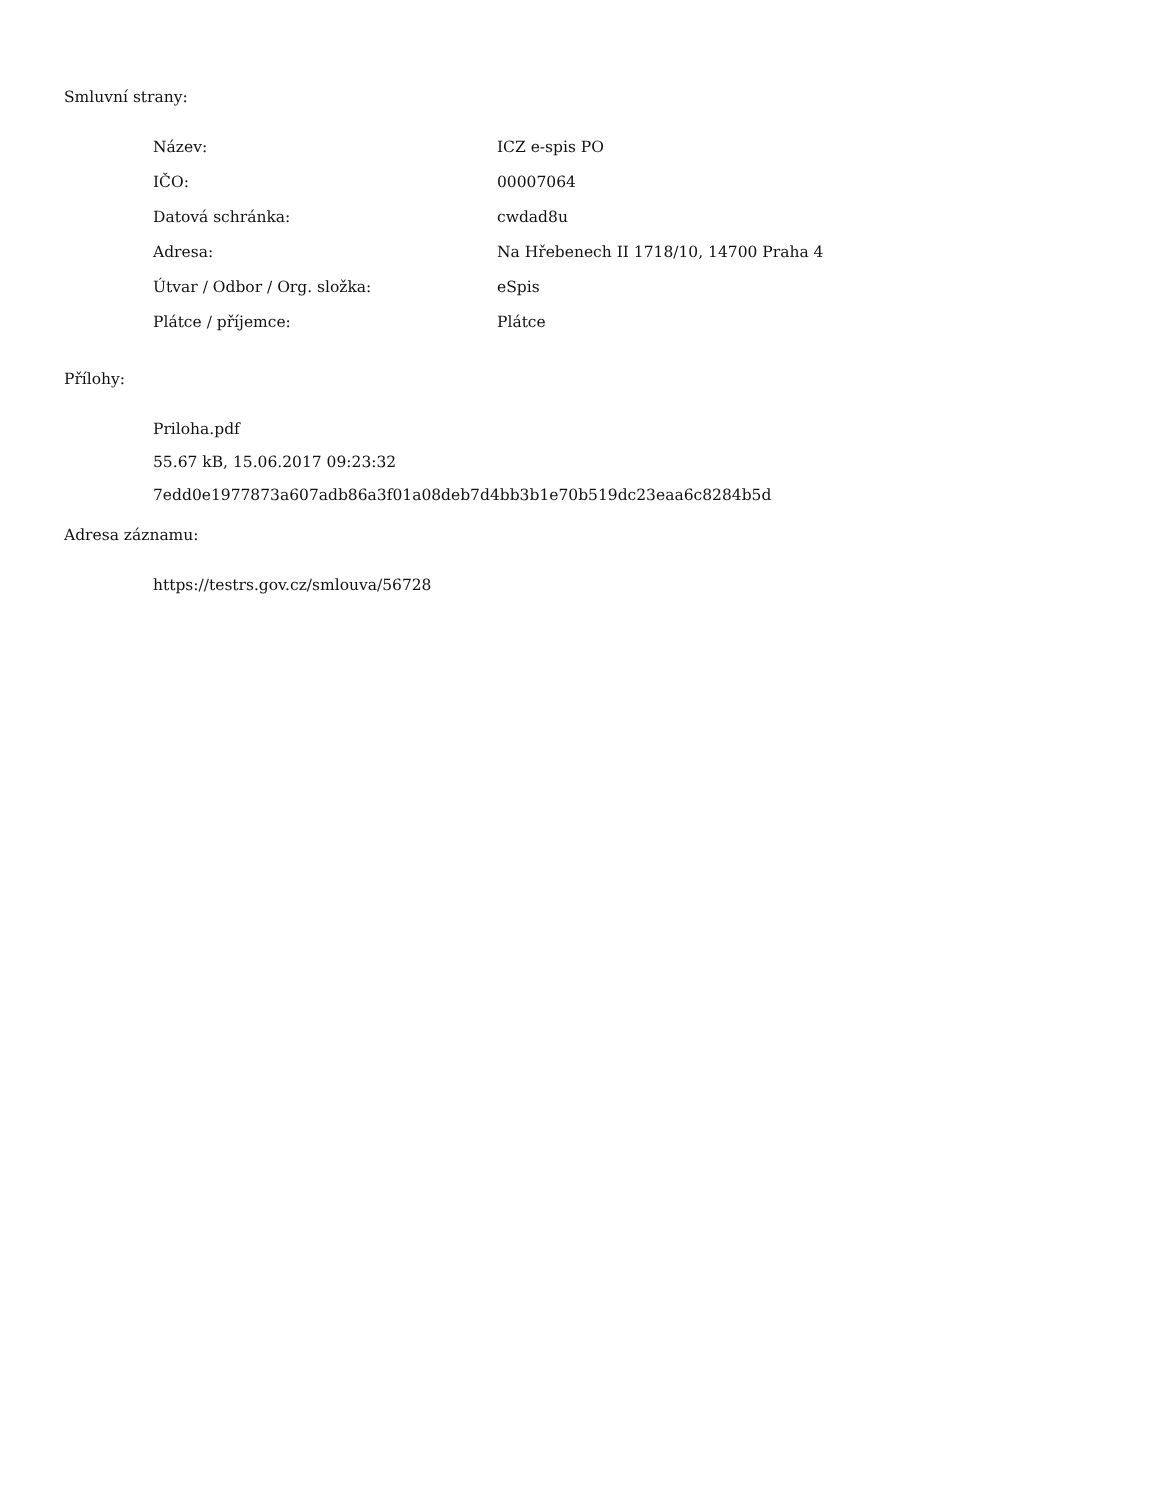Smluvní strany:
| Název: | ICZ e-spis PO |
| IČO: | 00007064 |
| Datová schránka: | cwdad8u |
| Adresa: | Na Hřebenech II 1718/10, 14700 Praha 4 |
| Útvar / Odbor / Org. složka: | eSpis |
| Plátce / příjemce: | Plátce |
Přílohy:
Priloha.pdf
55.67 kB, 15.06.2017 09:23:32
7edd0e1977873a607adb86a3f01a08deb7d4bb3b1e70b519dc23eaa6c8284b5d
Adresa záznamu:
https://testrs.gov.cz/smlouva/56728